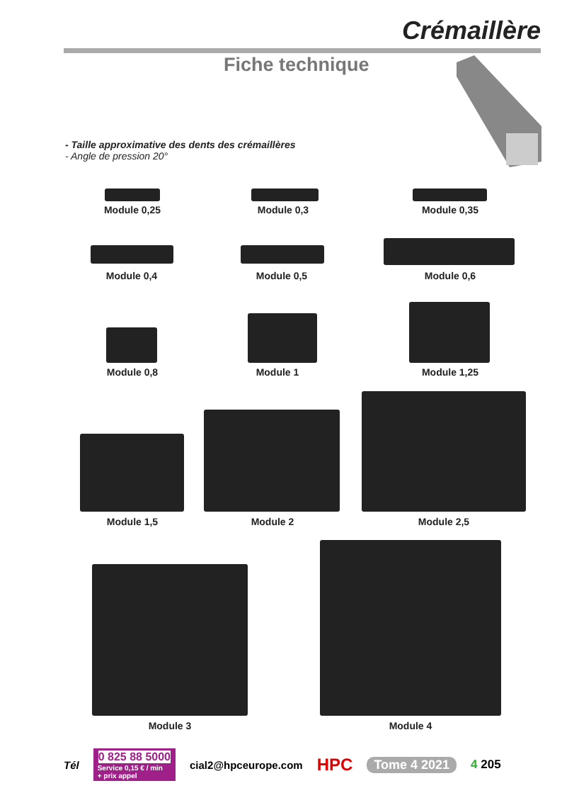Crémaillère
Fiche technique
- Taille approximative des dents des crémaillères
- Angle de pression 20°
Module 0,25 Module 0,3 Module 0,35
Module 0,4 Module 0,5 Module 0,6
Module 0,8 Module 1 Module 1,25
Module 1,5 Module 2 Module 2,5
Module 3 Module 4
Tél
0 825 88 5000
Service 0,15 € / min
+ prix appel
cial2@hpceurope.com HPC Tome 4 2021 4 205